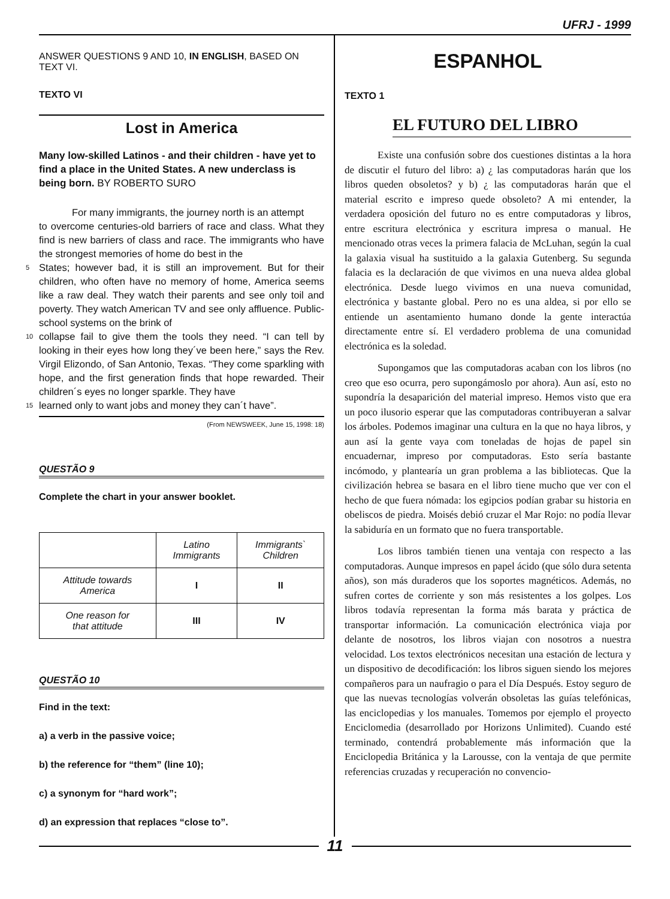UFRJ - 1999
ANSWER QUESTIONS 9 AND 10, IN ENGLISH, BASED ON TEXT VI.
TEXTO VI
Lost in America
Many low-skilled Latinos - and their children - have yet to find a place in the United States. A new underclass is being born. BY ROBERTO SURO
For many immigrants, the journey north is an attempt
to overcome centuries-old barriers of race and class. What they find is new barriers of class and race. The immigrants who have the strongest memories of home do best in the
5 States; however bad, it is still an improvement. But for their children, who often have no memory of home, America seems like a raw deal. They watch their parents and see only toil and poverty. They watch American TV and see only affluence. Public-school systems on the brink of
10 collapse fail to give them the tools they need. “I can tell by looking in their eyes how long they´ve been here,” says the Rev. Virgil Elizondo, of San Antonio, Texas. “They come sparkling with hope, and the first generation finds that hope rewarded. Their children´s eyes no longer sparkle. They have
15 learned only to want jobs and money they can´t have”.
(From NEWSWEEK, June 15, 1998: 18)
QUESTÃO 9
Complete the chart in your answer booklet.
| | Latino Immigrants | Immigrants` Children |
| Attitude towards America | I | II |
| One reason for that attitude | III | IV |
QUESTÃO 10
Find in the text:
a) a verb in the passive voice;
b) the reference for “them” (line 10);
c) a synonym for “hard work”;
d) an expression that replaces “close to”.
ESPANHOL
TEXTO 1
EL FUTURO DEL LIBRO
Existe una confusión sobre dos cuestiones distintas a la hora de discutir el futuro del libro: a) ¿ las computadoras harán que los libros queden obsoletos? y b) ¿ las computadoras harán que el material escrito e impreso quede obsoleto? A mi entender, la verdadera oposición del futuro no es entre computadoras y libros, entre escritura electrónica y escritura impresa o manual. He mencionado otras veces la primera falacia de McLuhan, según la cual la galaxia visual ha sustituido a la galaxia Gutenberg. Su segunda falacia es la declaración de que vivimos en una nueva aldea global electrónica. Desde luego vivimos en una nueva comunidad, electrónica y bastante global. Pero no es una aldea, si por ello se entiende un asentamiento humano donde la gente interactúa directamente entre sí. El verdadero problema de una comunidad electrónica es la soledad.
Supongamos que las computadoras acaban con los libros (no creo que eso ocurra, pero supongámoslo por ahora). Aun así, esto no supondría la desaparición del material impreso. Hemos visto que era un poco ilusorio esperar que las computadoras contribuyeran a salvar los árboles. Podemos imaginar una cultura en la que no haya libros, y aun así la gente vaya com toneladas de hojas de papel sin encuadernar, impreso por computadoras. Esto sería bastante incómodo, y plantearía un gran problema a las bibliotecas. Que la civilización hebrea se basara en el libro tiene mucho que ver con el hecho de que fuera nómada: los egipcios podían grabar su historia en obeliscos de piedra. Moisés debió cruzar el Mar Rojo: no podía llevar la sabiduría en un formato que no fuera transportable.
Los libros también tienen una ventaja con respecto a las computadoras. Aunque impresos en papel ácido (que sólo dura setenta años), son más duraderos que los soportes magnéticos. Además, no sufren cortes de corriente y son más resistentes a los golpes. Los libros todavía representan la forma más barata y práctica de transportar información. La comunicación electrónica viaja por delante de nosotros, los libros viajan con nosotros a nuestra velocidad. Los textos electrónicos necesitan una estación de lectura y un dispositivo de decodificación: los libros siguen siendo los mejores compañeros para un naufragio o para el Día Después. Estoy seguro de que las nuevas tecnologías volverán obsoletas las guías telefónicas, las enciclopedias y los manuales. Tomemos por ejemplo el proyecto Enciclomedia (desarrollado por Horizons Unlimited). Cuando esté terminado, contendrá probablemente más información que la Enciclopedia Británica y la Larousse, con la ventaja de que permite referencias cruzadas y recuperación no convencio-
11